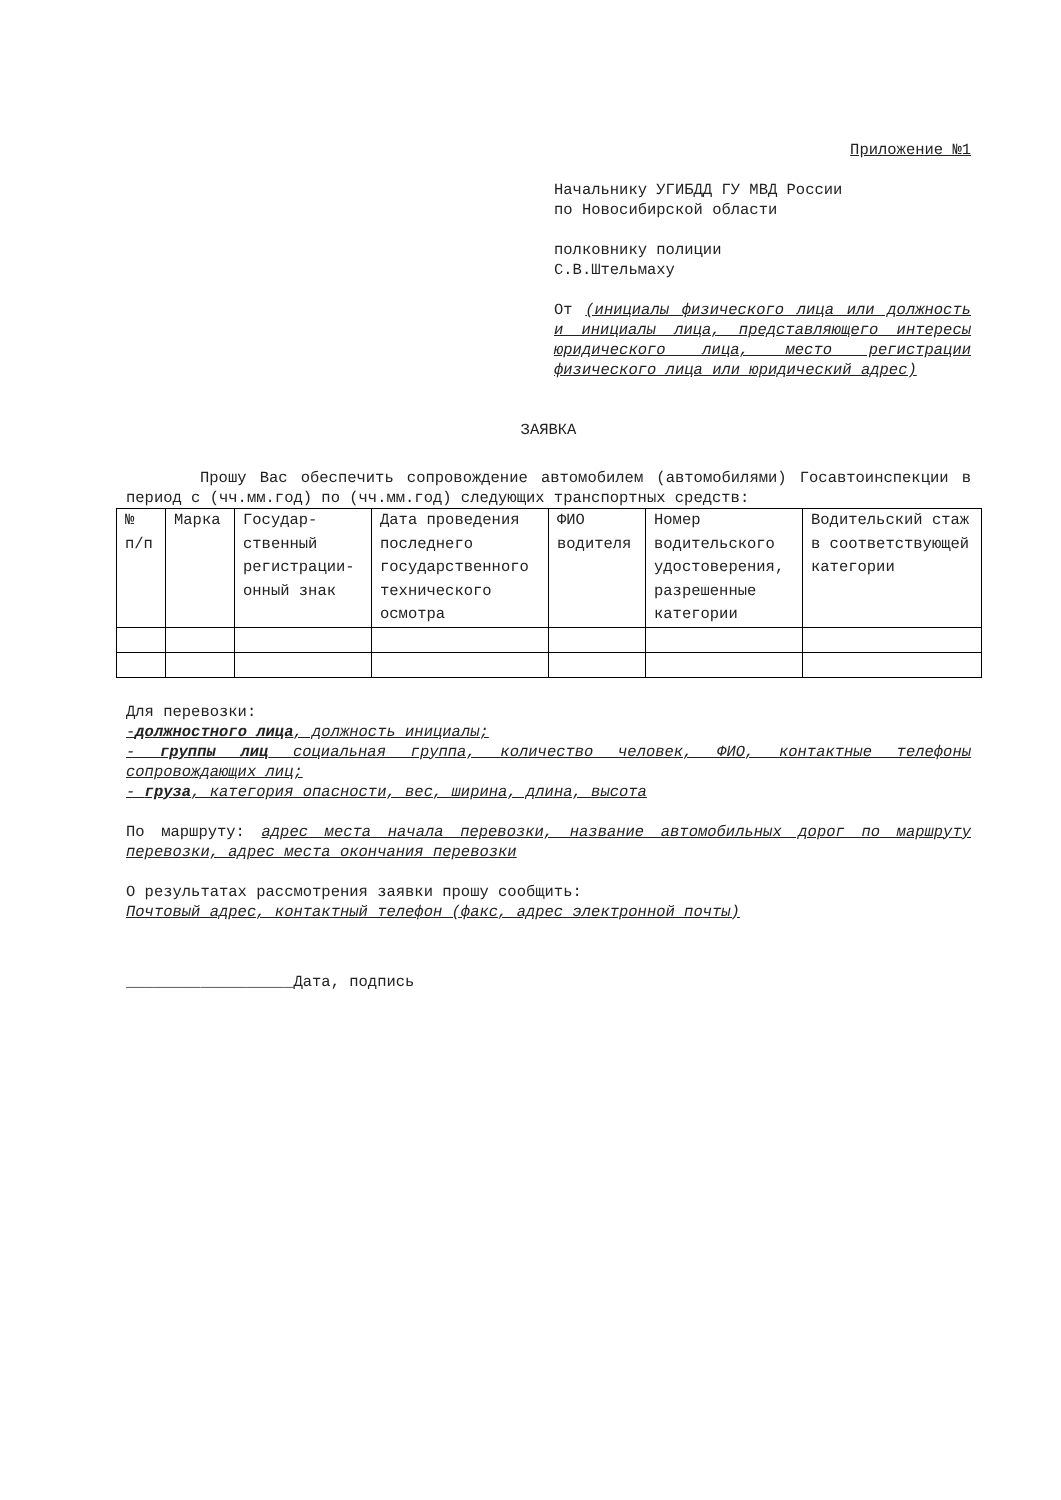Приложение №1
Начальнику УГИБДД ГУ МВД России
по Новосибирской области
полковнику полиции
С.В.Штельмаху
От (инициалы физического лица или должность и инициалы лица, представляющего интересы юридического лица, место регистрации физического лица или юридический адрес)
ЗАЯВКА
Прошу Вас обеспечить сопровождение автомобилем (автомобилями) Госавтоинспекции в период с (чч.мм.год) по (чч.мм.год) следующих транспортных средств:
| № п/п | Марка | Государ-ственный регистрации-онный знак | Дата проведения последнего государственного технического осмотра | ФИО водителя | Номер водительского удостоверения, разрешенные категории | Водительский стаж в соответствующей категории |
Для перевозки:
-должностного лица, должность инициалы;
- группы лиц социальная группа, количество человек, ФИО, контактные телефоны сопровождающих лиц;
- груза, категория опасности, вес, ширина, длина, высота
По маршруту: адрес места начала перевозки, название автомобильных дорог по маршруту перевозки, адрес места окончания перевозки
О результатах рассмотрения заявки прошу сообщить:
Почтовый адрес, контактный телефон (факс, адрес электронной почты)
__________________Дата, подпись